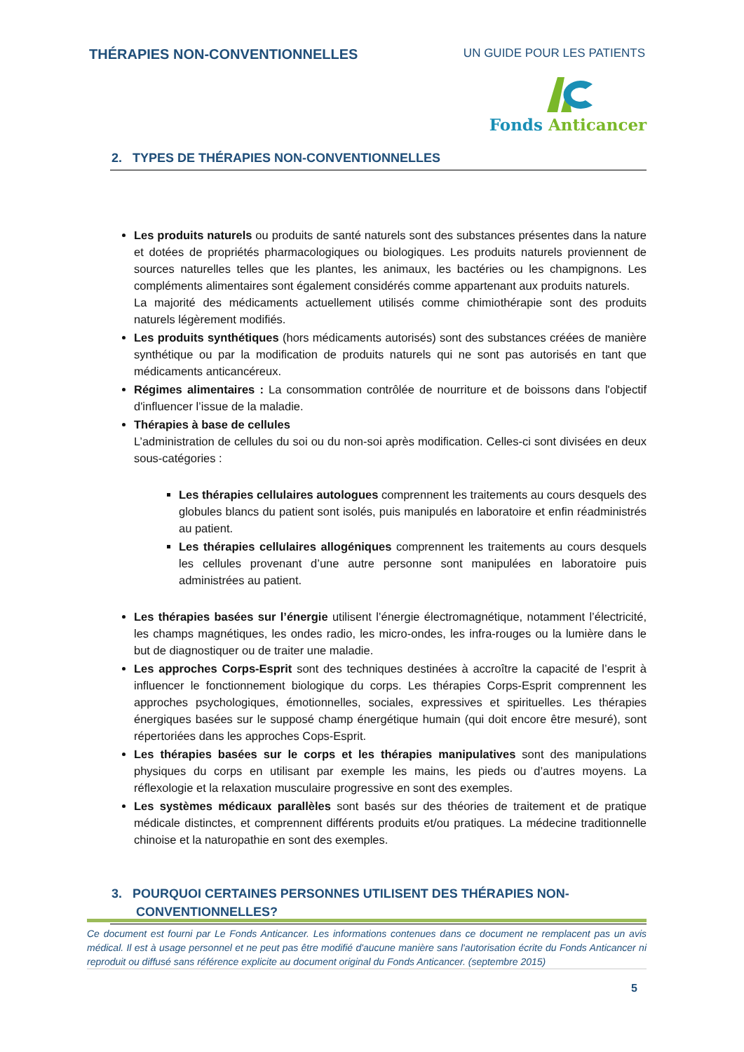THÉRAPIES NON-CONVENTIONNELLES UN GUIDE POUR LES PATIENTS
Fonds Anticancer
2. TYPES DE THÉRAPIES NON-CONVENTIONNELLES
Les produits naturels ou produits de santé naturels sont des substances présentes dans la nature et dotées de propriétés pharmacologiques ou biologiques. Les produits naturels proviennent de sources naturelles telles que les plantes, les animaux, les bactéries ou les champignons. Les compléments alimentaires sont également considérés comme appartenant aux produits naturels.
La majorité des médicaments actuellement utilisés comme chimiothérapie sont des produits naturels légèrement modifiés.
Les produits synthétiques (hors médicaments autorisés) sont des substances créées de manière synthétique ou par la modification de produits naturels qui ne sont pas autorisés en tant que médicaments anticancéreux.
Régimes alimentaires : La consommation contrôlée de nourriture et de boissons dans l'objectif d'influencer l’issue de la maladie.
Thérapies à base de cellules
L’administration de cellules du soi ou du non-soi après modification. Celles-ci sont divisées en deux sous-catégories :
Les thérapies cellulaires autologues comprennent les traitements au cours desquels des globules blancs du patient sont isolés, puis manipulés en laboratoire et enfin réadministrés au patient.
Les thérapies cellulaires allogéniques comprennent les traitements au cours desquels les cellules provenant d’une autre personne sont manipulées en laboratoire puis administrées au patient.
Les thérapies basées sur l’énergie utilisent l’énergie électromagnétique, notamment l’électricité, les champs magnétiques, les ondes radio, les micro-ondes, les infra-rouges ou la lumière dans le but de diagnostiquer ou de traiter une maladie.
Les approches Corps-Esprit sont des techniques destinées à accroître la capacité de l’esprit à influencer le fonctionnement biologique du corps. Les thérapies Corps-Esprit comprennent les approches psychologiques, émotionnelles, sociales, expressives et spirituelles. Les thérapies énergiques basées sur le supposé champ énergétique humain (qui doit encore être mesuré), sont répertoriées dans les approches Cops-Esprit.
Les thérapies basées sur le corps et les thérapies manipulatives sont des manipulations physiques du corps en utilisant par exemple les mains, les pieds ou d’autres moyens. La réflexologie et la relaxation musculaire progressive en sont des exemples.
Les systèmes médicaux parallèles sont basés sur des théories de traitement et de pratique médicale distinctes, et comprennent différents produits et/ou pratiques. La médecine traditionnelle chinoise et la naturopathie en sont des exemples.
3. POURQUOI CERTAINES PERSONNES UTILISENT DES THÉRAPIES NON-
CONVENTIONNELLES?
Ce document est fourni par Le Fonds Anticancer. Les informations contenues dans ce document ne remplacent pas un avis médical. Il est à usage personnel et ne peut pas être modifié d'aucune manière sans l'autorisation écrite du Fonds Anticancer ni reproduit ou diffusé sans référence explicite au document original du Fonds Anticancer. (septembre 2015)
5